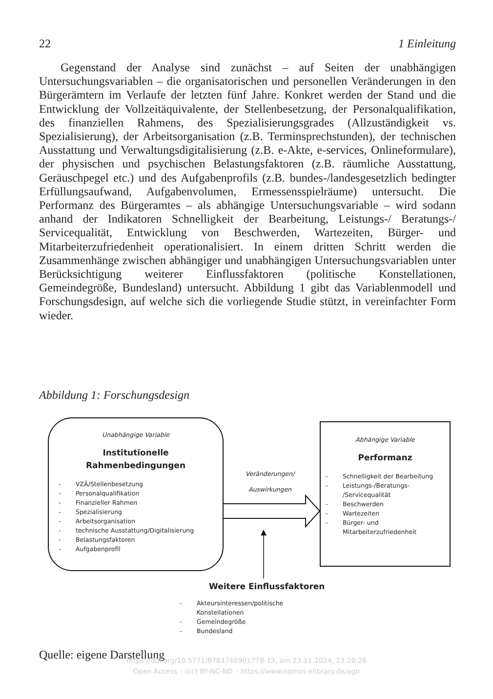22 1 Einleitung
Gegenstand der Analyse sind zunächst – auf Seiten der unabhängigen Untersuchungsvariablen – die organisatorischen und personellen Veränderungen in den Bürgerämtern im Verlaufe der letzten fünf Jahre. Konkret werden der Stand und die Entwicklung der Vollzeitäquivalente, der Stellenbesetzung, der Personalqualifikation, des finanziellen Rahmens, des Spezialisierungsgrades (Allzuständigkeit vs. Spezialisierung), der Arbeitsorganisation (z.B. Terminsprechstunden), der technischen Ausstattung und Verwaltungsdigitalisierung (z.B. e-Akte, e-services, Onlineformulare), der physischen und psychischen Belastungsfaktoren (z.B. räumliche Ausstattung, Geräuschpegel etc.) und des Aufgabenprofils (z.B. bundes-/landesgesetzlich bedingter Erfüllungsaufwand, Aufgabenvolumen, Ermessensspielräume) untersucht. Die Performanz des Bürgeramtes – als abhängige Untersuchungsvariable – wird sodann anhand der Indikatoren Schnelligkeit der Bearbeitung, Leistungs-/ Beratungs-/ Servicequalität, Entwicklung von Beschwerden, Wartezeiten, Bürger- und Mitarbeiterzufriedenheit operationalisiert. In einem dritten Schritt werden die Zusammenhänge zwischen abhängiger und unabhängigen Untersuchungsvariablen unter Berücksichtigung weiterer Einflussfaktoren (politische Konstellationen, Gemeindegröße, Bundesland) untersucht. Abbildung 1 gibt das Variablenmodell und Forschungsdesign, auf welche sich die vorliegende Studie stützt, in vereinfachter Form wieder.
Abbildung 1: Forschungsdesign
Unabhängige Variable
Institutionelle
Rahmenbedingungen
- VZÄ/Stellenbesetzung
- Personalqualifikation
- Finanzieller Rahmen
- Spezialisierung
- Arbeitsorganisation
- technische Ausstattung/Digitalisierung
- Belastungsfaktoren
- Aufgabenprofil
Veränderungen/
Auswirkungen
Abhängige Variable
Performanz
- Schnelligkeit der Bearbeitung
- Leistungs-/Beratungs-
/Servicequalität
- Beschwerden
- Wartezeiten
- Bürger- und
Mitarbeiterzufriedenheit
Weitere Einflussfaktoren
- Akteursinteressen/politische Konstellationen
- Gemeindegröße
- Bundesland
Quelle: eigene Darstellung
https://doi.org/10.5771/9783748901778-13, am 23.11.2024, 23:20:26
Open Access – (cc) BY-NC-ND – https://www.nomos-elibrary.de/agb